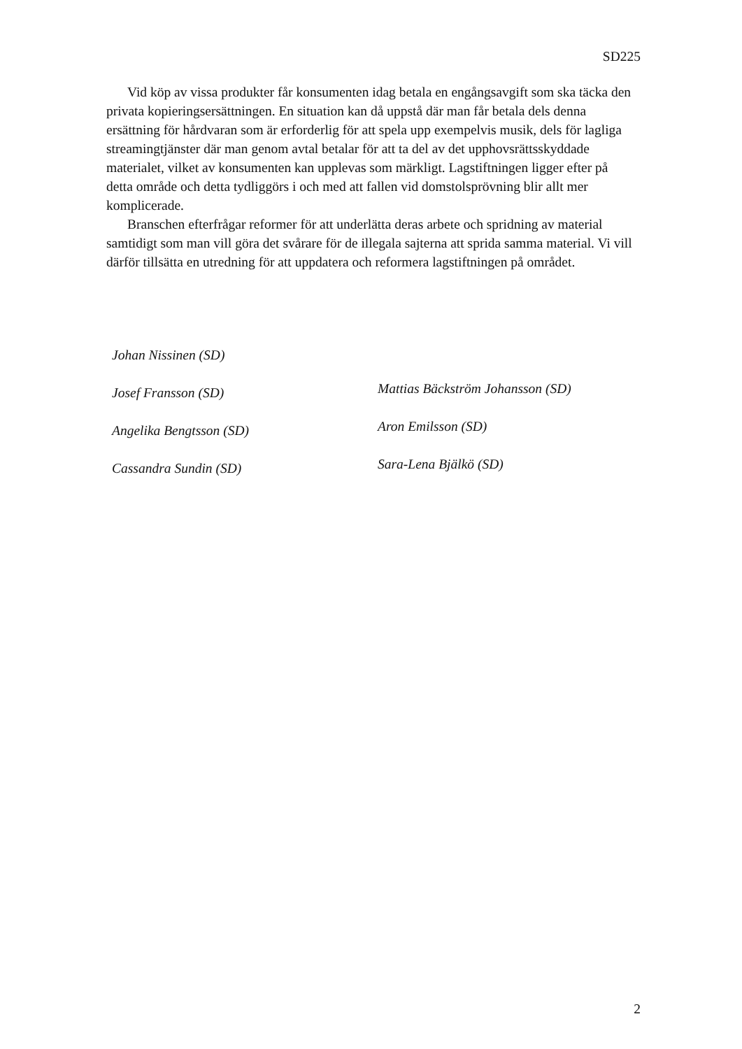SD225
Vid köp av vissa produkter får konsumenten idag betala en engångsavgift som ska täcka den privata kopieringsersättningen. En situation kan då uppstå där man får betala dels denna ersättning för hårdvaran som är erforderlig för att spela upp exempelvis musik, dels för lagliga streamingtjänster där man genom avtal betalar för att ta del av det upphovsrättsskyddade materialet, vilket av konsumenten kan upplevas som märkligt. Lagstiftningen ligger efter på detta område och detta tydliggörs i och med att fallen vid domstolsprövning blir allt mer komplicerade.
Branschen efterfrågar reformer för att underlätta deras arbete och spridning av material samtidigt som man vill göra det svårare för de illegala sajterna att sprida samma material. Vi vill därför tillsätta en utredning för att uppdatera och reformera lagstiftningen på området.
Johan Nissinen (SD)
Josef Fransson (SD)
Angelika Bengtsson (SD)
Cassandra Sundin (SD)
Mattias Bäckström Johansson (SD)
Aron Emilsson (SD)
Sara-Lena Bjälkö (SD)
2